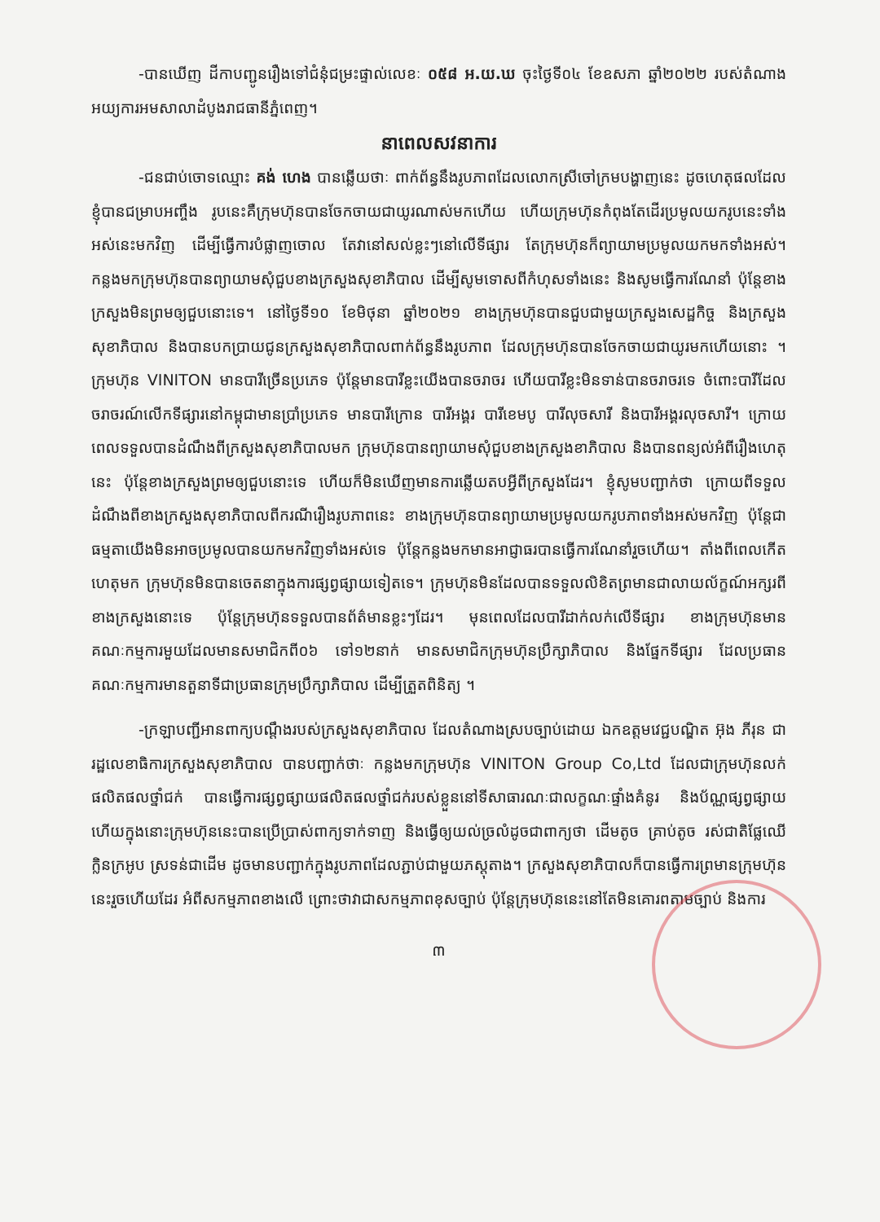-បានឃើញ ដីកាបញ្ជូនរឿងទៅជំនុំជម្រះផ្ទាល់លេខៈ ០៥៨ អ.យ.ឃ ចុះថ្ងៃទី០៤ ខែឧសភា ឆ្នាំ២០២២ របស់តំណាងអយ្យការអមសាលាដំបូងរាជធានីភ្នំពេញ។
នាពេលសវនាការ
-ជនជាប់ចោទឈ្មោះ គង់ ហេង បានឆ្លើយថាៈ ពាក់ព័ន្ធនឹងរូបភាពដែលលោកស្រីចៅក្រមបង្ហាញនេះ ដូចហេតុផលដែលខ្ញុំបានជម្រាបអញ្ចឹង រូបនេះគឺក្រុមហ៊ុនបានចែកចាយជាយូរណាស់មកហើយ ហើយក្រុមហ៊ុនកំពុងតែដើរប្រមូលយករូបនេះទាំងអស់នេះមកវិញ ដើម្បីធ្វើការបំផ្លាញចោល តែវានៅសល់ខ្លះៗនៅលើទីផ្សារ តែក្រុមហ៊ុនក៏ព្យាយាមប្រមូលយកមកទាំងអស់។ កន្លងមកក្រុមហ៊ុនបានព្យាយាមសុំជួបខាងក្រសួងសុខាភិបាល ដើម្បីសូមទោសពីកំហុសទាំងនេះ និងសូមធ្វើការណែនាំ ប៉ុន្តែខាងក្រសួងមិនព្រមឲ្យជួបនោះទេ។ នៅថ្ងៃទី១០ ខែមិថុនា ឆ្នាំ២០២១ ខាងក្រុមហ៊ុនបានជួបជាមួយក្រសួងសេដ្ឋកិច្ច និងក្រសួងសុខាភិបាល និងបានបកប្រាយជូនក្រសួងសុខាភិបាលពាក់ព័ន្ធនឹងរូបភាព ដែលក្រុមហ៊ុនបានចែកចាយជាយូរមកហើយនោះ ។ ក្រុមហ៊ុន VINITON មានបារីច្រើនប្រភេទ ប៉ុន្តែមានបារីខ្លះយើងបានចរាចរ ហើយបារីខ្លះមិនទាន់បានចរាចរទេ ចំពោះបារីដែលចរាចរណ៍លើកទីផ្សារនៅកម្ពុជាមានប្រាំប្រភេទ មានបារីក្រោន បារីអង្គរ បារីខេមបូ បារីលុចសារី និងបារីអង្គរលុចសារី។ ក្រោយពេលទទួលបានដំណឹងពីក្រសួងសុខាភិបាលមក ក្រុមហ៊ុនបានព្យាយាមសុំជួបខាងក្រសួងខាភិបាល និងបានពន្យល់អំពីរឿងហេតុនេះ ប៉ុន្តែខាងក្រសួងព្រមឲ្យជួបនោះទេ ហើយក៏មិនឃើញមានការឆ្លើយតបអ្វីពីក្រសួងដែរ។ ខ្ញុំសូមបញ្ជាក់ថា ក្រោយពីទទួលដំណឹងពីខាងក្រសួងសុខាភិបាលពីករណីរឿងរូបភាពនេះ ខាងក្រុមហ៊ុនបានព្យាយាមប្រមូលយករូបភាពទាំងអស់មកវិញ ប៉ុន្តែជាធម្មតាយើងមិនអាចប្រមូលបានយកមកវិញទាំងអស់ទេ ប៉ុន្តែកន្លងមកមានអាជ្ញាធរបានធ្វើការណែនាំរួចហើយ។ តាំងពីពេលកើតហេតុមក ក្រុមហ៊ុនមិនបានចេតនាក្នុងការផ្សព្វផ្សាយទៀតទេ។ ក្រុមហ៊ុនមិនដែលបានទទួលលិខិតព្រមានជាលាយល័ក្ខណ៍អក្សរពីខាងក្រសួងនោះទេ ប៉ុន្តែក្រុមហ៊ុនទទួលបានព័ត៌មានខ្លះៗដែរ។ មុនពេលដែលបារីដាក់លក់លើទីផ្សារ ខាងក្រុមហ៊ុនមានគណៈកម្មការមួយដែលមានសមាជិកពី០៦ ទៅ១២នាក់ មានសមាជិកក្រុមហ៊ុនប្រឹក្សាភិបាល និងផ្នែកទីផ្សារ ដែលប្រធានគណៈកម្មការមានតួនាទីជាប្រធានក្រុមប្រឹក្សាភិបាល ដើម្បីត្រួតពិនិត្យ ។
-ក្រឡាបញ្ជីអានពាក្យបណ្តឹងរបស់ក្រសួងសុខាភិបាល ដែលតំណាងស្របច្បាប់ដោយ ឯកឧត្តមវេជ្ជបណ្ឌិត អ៊ុង ភីរុន ជារដ្ឋលេខាធិការក្រសួងសុខាភិបាល បានបញ្ជាក់ថាៈ កន្លងមកក្រុមហ៊ុន VINITON Group Co,Ltd ដែលជាក្រុមហ៊ុនលក់ផលិតផលថ្នាំជក់ បានធ្វើការផ្សព្វផ្សាយផលិតផលថ្នាំជក់របស់ខ្លួននៅទីសាធារណៈជាលក្ខណៈផ្ទាំងគំនូរ និងប័ណ្ណផ្សព្វផ្សាយ ហើយក្នុងនោះក្រុមហ៊ុននេះបានប្រើប្រាស់ពាក្យទាក់ទាញ និងធ្វើឲ្យយល់ច្រលំដូចជាពាក្យថា ដើមតូច គ្រាប់តូច រស់ជាតិផ្លែឈើ ក្លិនក្រអូប ស្រទន់ជាដើម ដូចមានបញ្ជាក់ក្នុងរូបភាពដែលភ្ជាប់ជាមួយភស្តុតាង។ ក្រសួងសុខាភិបាលក៏បានធ្វើការព្រមានក្រុមហ៊ុននេះរួចហើយដែរ អំពីសកម្មភាពខាងលើ ព្រោះថាវាជាសកម្មភាពខុសច្បាប់ ប៉ុន្តែក្រុមហ៊ុននេះនៅតែមិនគោរពតាមច្បាប់ និងការ
៣